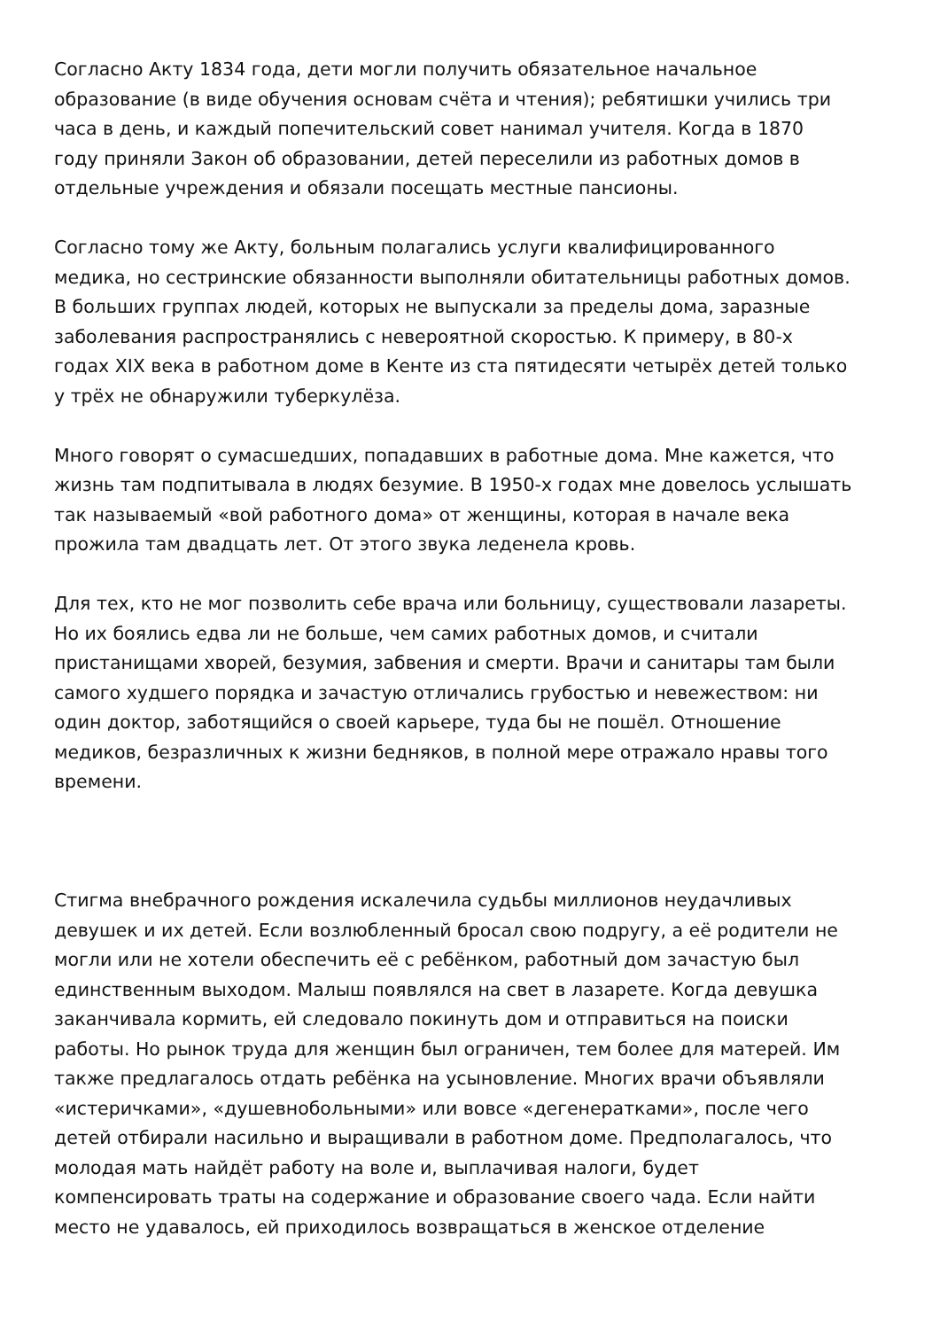Согласно Акту 1834 года, дети могли получить обязательное начальное образование (в виде обучения основам счёта и чтения); ребятишки учились три часа в день, и каждый попечительский совет нанимал учителя. Когда в 1870 году приняли Закон об образовании, детей переселили из работных домов в отдельные учреждения и обязали посещать местные пансионы.
Согласно тому же Акту, больным полагались услуги квалифицированного медика, но сестринские обязанности выполняли обитательницы работных домов. В больших группах людей, которых не выпускали за пределы дома, заразные заболевания распространялись с невероятной скоростью. К примеру, в 80-х годах XIX века в работном доме в Кенте из ста пятидесяти четырёх детей только у трёх не обнаружили туберкулёза.
Много говорят о сумасшедших, попадавших в работные дома. Мне кажется, что жизнь там подпитывала в людях безумие. В 1950-х годах мне довелось услышать так называемый «вой работного дома» от женщины, которая в начале века прожила там двадцать лет. От этого звука леденела кровь.
Для тех, кто не мог позволить себе врача или больницу, существовали лазареты. Но их боялись едва ли не больше, чем самих работных домов, и считали пристанищами хворей, безумия, забвения и смерти. Врачи и санитары там были самого худшего порядка и зачастую отличались грубостью и невежеством: ни один доктор, заботящийся о своей карьере, туда бы не пошёл. Отношение медиков, безразличных к жизни бедняков, в полной мере отражало нравы того времени.
Стигма внебрачного рождения искалечила судьбы миллионов неудачливых девушек и их детей. Если возлюбленный бросал свою подругу, а её родители не могли или не хотели обеспечить её с ребёнком, работный дом зачастую был единственным выходом. Малыш появлялся на свет в лазарете. Когда девушка заканчивала кормить, ей следовало покинуть дом и отправиться на поиски работы. Но рынок труда для женщин был ограничен, тем более для матерей. Им также предлагалось отдать ребёнка на усыновление. Многих врачи объявляли «истеричками», «душевнобольными» или вовсе «дегенератками», после чего детей отбирали насильно и выращивали в работном доме. Предполагалось, что молодая мать найдёт работу на воле и, выплачивая налоги, будет компенсировать траты на содержание и образование своего чада. Если найти место не удавалось, ей приходилось возвращаться в женское отделение